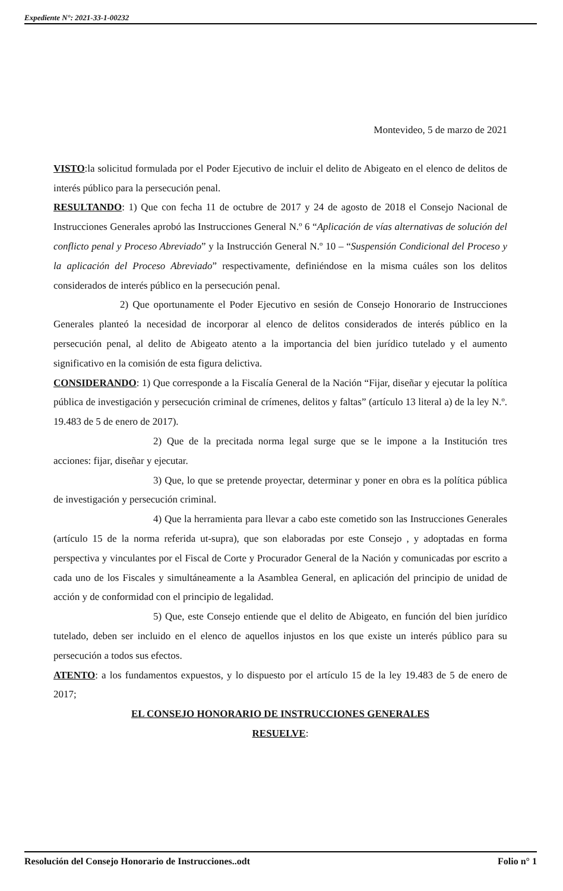Expediente N°: 2021-33-1-00232
Montevideo, 5 de marzo de 2021
VISTO:la solicitud formulada por el Poder Ejecutivo de incluir el delito de Abigeato en el elenco de delitos de interés público para la persecución penal.
RESULTANDO: 1) Que con fecha 11 de octubre de 2017 y 24 de agosto de 2018 el Consejo Nacional de Instrucciones Generales aprobó las Instrucciones General N.º 6 “Aplicación de vías alternativas de solución del conflicto penal y Proceso Abreviado” y la Instrucción General N.º 10 – “Suspensión Condicional del Proceso y la aplicación del Proceso Abreviado” respectivamente, definiéndose en la misma cuáles son los delitos considerados de interés público en la persecución penal.
2) Que oportunamente el Poder Ejecutivo en sesión de Consejo Honorario de Instrucciones Generales planteó la necesidad de incorporar al elenco de delitos considerados de interés público en la persecución penal, al delito de Abigeato atento a la importancia del bien jurídico tutelado y el aumento significativo en la comisión de esta figura delictiva.
CONSIDERANDO: 1) Que corresponde a la Fiscalía General de la Nación “Fijar, diseñar y ejecutar la política pública de investigación y persecución criminal de crímenes, delitos y faltas” (artículo 13 literal a) de la ley N.º. 19.483 de 5 de enero de 2017).
2) Que de la precitada norma legal surge que se le impone a la Institución tres acciones: fijar, diseñar y ejecutar.
3) Que, lo que se pretende proyectar, determinar y poner en obra es la política pública de investigación y persecución criminal.
4) Que la herramienta para llevar a cabo este cometido son las Instrucciones Generales (artículo 15 de la norma referida ut-supra), que son elaboradas por este Consejo , y adoptadas en forma perspectiva y vinculantes por el Fiscal de Corte y Procurador General de la Nación y comunicadas por escrito a cada uno de los Fiscales y simultáneamente a la Asamblea General, en aplicación del principio de unidad de acción y de conformidad con el principio de legalidad.
5) Que, este Consejo entiende que el delito de Abigeato, en función del bien jurídico tutelado, deben ser incluido en el elenco de aquellos injustos en los que existe un interés público para su persecución a todos sus efectos.
ATENTO: a los fundamentos expuestos, y lo dispuesto por el artículo 15 de la ley 19.483 de 5 de enero de 2017;
EL CONSEJO HONORARIO DE INSTRUCCIONES GENERALES
RESUELVE:
Resolución del Consejo Honorario de Instrucciones..odt Folio n° 1